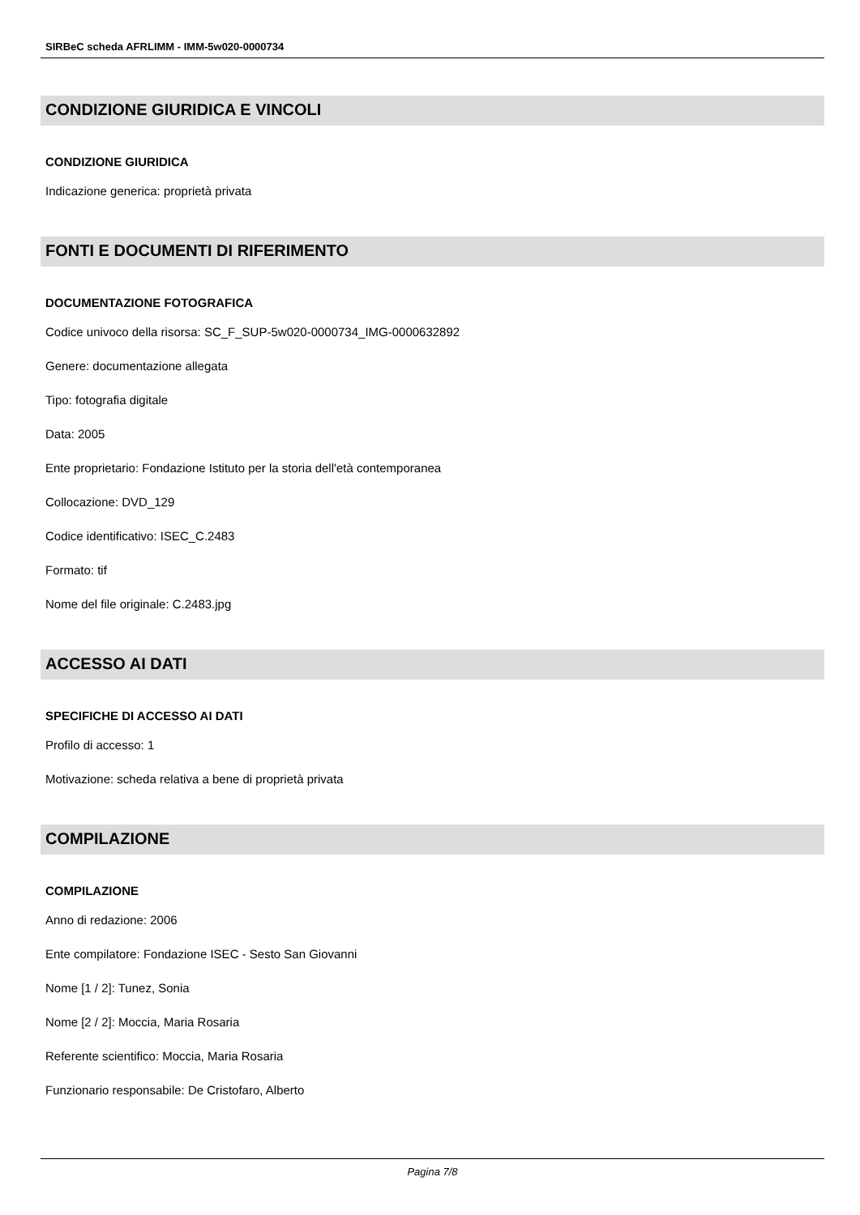SIRBeC scheda AFRLIMM - IMM-5w020-0000734
CONDIZIONE GIURIDICA E VINCOLI
CONDIZIONE GIURIDICA
Indicazione generica: proprietà privata
FONTI E DOCUMENTI DI RIFERIMENTO
DOCUMENTAZIONE FOTOGRAFICA
Codice univoco della risorsa: SC_F_SUP-5w020-0000734_IMG-0000632892
Genere: documentazione allegata
Tipo: fotografia digitale
Data: 2005
Ente proprietario: Fondazione Istituto per la storia dell'età contemporanea
Collocazione: DVD_129
Codice identificativo: ISEC_C.2483
Formato: tif
Nome del file originale: C.2483.jpg
ACCESSO AI DATI
SPECIFICHE DI ACCESSO AI DATI
Profilo di accesso: 1
Motivazione: scheda relativa a bene di proprietà privata
COMPILAZIONE
COMPILAZIONE
Anno di redazione: 2006
Ente compilatore: Fondazione ISEC - Sesto San Giovanni
Nome [1 / 2]: Tunez, Sonia
Nome [2 / 2]: Moccia, Maria Rosaria
Referente scientifico: Moccia, Maria Rosaria
Funzionario responsabile: De Cristofaro, Alberto
Pagina 7/8